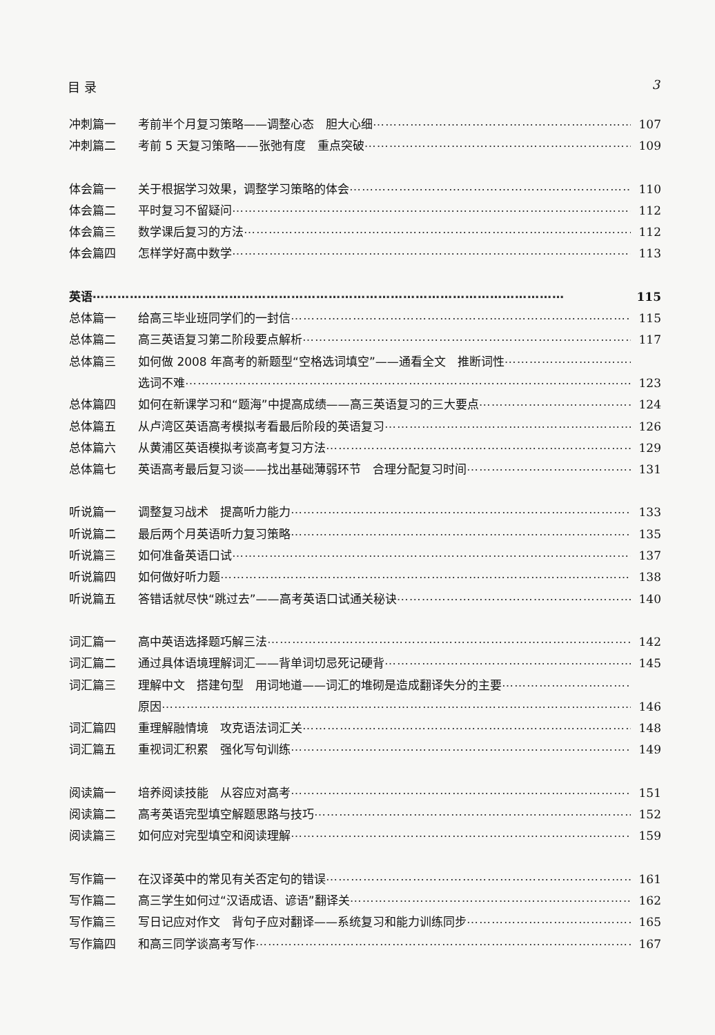目 录 3
冲刺篇一 考前半个月复习策略——调整心态　胆大心细 107
冲刺篇二 考前 5 天复习策略——张弛有度　重点突破 109
体会篇一 关于根据学习效果，调整学习策略的体会 110
体会篇二 平时复习不留疑问 112
体会篇三 数学课后复习的方法 112
体会篇四 怎样学好高中数学 113
英语 115
总体篇一 给高三毕业班同学们的一封信 115
总体篇二 高三英语复习第二阶段要点解析 117
总体篇三 如何做 2008 年高考的新题型“空格选词填空”——通看全文　推断词性
选词不难 123
总体篇四 如何在新课学习和“题海”中提高成绩——高三英语复习的三大要点 124
总体篇五 从卢湾区英语高考模拟考看最后阶段的英语复习 126
总体篇六 从黄浦区英语模拟考谈高考复习方法 129
总体篇七 英语高考最后复习谈——找出基础薄弱环节　合理分配复习时间 131
听说篇一 调整复习战术　提高听力能力 133
听说篇二 最后两个月英语听力复习策略 135
听说篇三 如何准备英语口试 137
听说篇四 如何做好听力题 138
听说篇五 答错话就尽快“跳过去”——高考英语口试通关秘诀 140
词汇篇一 高中英语选择题巧解三法 142
词汇篇二 通过具体语境理解词汇——背单词切忌死记硬背 145
词汇篇三 理解中文　搭建句型　用词地道——词汇的堆砌是造成翻译失分的主要
原因 146
词汇篇四 重理解融情境　攻克语法词汇关 148
词汇篇五 重视词汇积累　强化写句训练 149
阅读篇一 培养阅读技能　从容应对高考 151
阅读篇二 高考英语完型填空解题思路与技巧 152
阅读篇三 如何应对完型填空和阅读理解 159
写作篇一 在汉译英中的常见有关否定句的错误 161
写作篇二 高三学生如何过“汉语成语、谚语”翻译关 162
写作篇三 写日记应对作文　背句子应对翻译——系统复习和能力训练同步 165
写作篇四 和高三同学谈高考写作 167